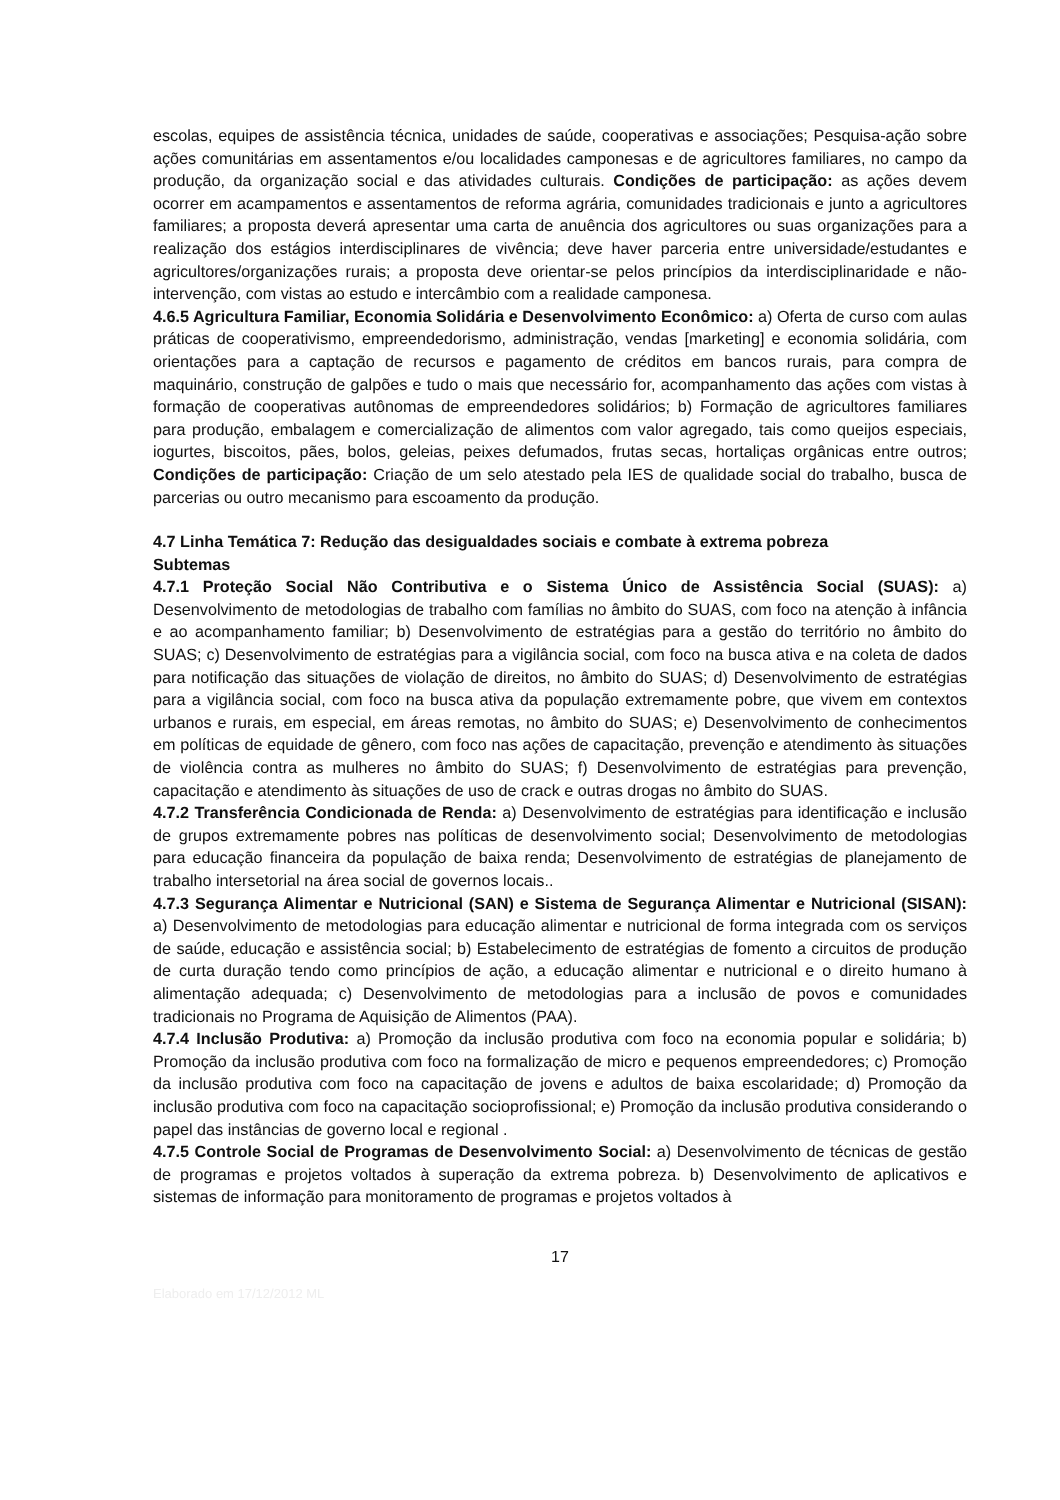escolas, equipes de assistência técnica, unidades de saúde, cooperativas e associações; Pesquisa-ação sobre ações comunitárias em assentamentos e/ou localidades camponesas e de agricultores familiares, no campo da produção, da organização social e das atividades culturais. Condições de participação: as ações devem ocorrer em acampamentos e assentamentos de reforma agrária, comunidades tradicionais e junto a agricultores familiares; a proposta deverá apresentar uma carta de anuência dos agricultores ou suas organizações para a realização dos estágios interdisciplinares de vivência; deve haver parceria entre universidade/estudantes e agricultores/organizações rurais; a proposta deve orientar-se pelos princípios da interdisciplinaridade e não-intervenção, com vistas ao estudo e intercâmbio com a realidade camponesa.
4.6.5 Agricultura Familiar, Economia Solidária e Desenvolvimento Econômico: a) Oferta de curso com aulas práticas de cooperativismo, empreendedorismo, administração, vendas [marketing] e economia solidária, com orientações para a captação de recursos e pagamento de créditos em bancos rurais, para compra de maquinário, construção de galpões e tudo o mais que necessário for, acompanhamento das ações com vistas à formação de cooperativas autônomas de empreendedores solidários; b) Formação de agricultores familiares para produção, embalagem e comercialização de alimentos com valor agregado, tais como queijos especiais, iogurtes, biscoitos, pães, bolos, geleias, peixes defumados, frutas secas, hortaliças orgânicas entre outros; Condições de participação: Criação de um selo atestado pela IES de qualidade social do trabalho, busca de parcerias ou outro mecanismo para escoamento da produção.
4.7 Linha Temática 7: Redução das desigualdades sociais e combate à extrema pobreza
Subtemas
4.7.1 Proteção Social Não Contributiva e o Sistema Único de Assistência Social (SUAS): a) Desenvolvimento de metodologias de trabalho com famílias no âmbito do SUAS, com foco na atenção à infância e ao acompanhamento familiar; b) Desenvolvimento de estratégias para a gestão do território no âmbito do SUAS; c) Desenvolvimento de estratégias para a vigilância social, com foco na busca ativa e na coleta de dados para notificação das situações de violação de direitos, no âmbito do SUAS; d) Desenvolvimento de estratégias para a vigilância social, com foco na busca ativa da população extremamente pobre, que vivem em contextos urbanos e rurais, em especial, em áreas remotas, no âmbito do SUAS; e) Desenvolvimento de conhecimentos em políticas de equidade de gênero, com foco nas ações de capacitação, prevenção e atendimento às situações de violência contra as mulheres no âmbito do SUAS; f) Desenvolvimento de estratégias para prevenção, capacitação e atendimento às situações de uso de crack e outras drogas no âmbito do SUAS.
4.7.2 Transferência Condicionada de Renda: a) Desenvolvimento de estratégias para identificação e inclusão de grupos extremamente pobres nas políticas de desenvolvimento social; Desenvolvimento de metodologias para educação financeira da população de baixa renda; Desenvolvimento de estratégias de planejamento de trabalho intersetorial na área social de governos locais..
4.7.3 Segurança Alimentar e Nutricional (SAN) e Sistema de Segurança Alimentar e Nutricional (SISAN): a) Desenvolvimento de metodologias para educação alimentar e nutricional de forma integrada com os serviços de saúde, educação e assistência social; b) Estabelecimento de estratégias de fomento a circuitos de produção de curta duração tendo como princípios de ação, a educação alimentar e nutricional e o direito humano à alimentação adequada; c) Desenvolvimento de metodologias para a inclusão de povos e comunidades tradicionais no Programa de Aquisição de Alimentos (PAA).
4.7.4 Inclusão Produtiva: a) Promoção da inclusão produtiva com foco na economia popular e solidária; b) Promoção da inclusão produtiva com foco na formalização de micro e pequenos empreendedores; c) Promoção da inclusão produtiva com foco na capacitação de jovens e adultos de baixa escolaridade; d) Promoção da inclusão produtiva com foco na capacitação socioprofissional; e) Promoção da inclusão produtiva considerando o papel das instâncias de governo local e regional .
4.7.5 Controle Social de Programas de Desenvolvimento Social: a) Desenvolvimento de técnicas de gestão de programas e projetos voltados à superação da extrema pobreza. b) Desenvolvimento de aplicativos e sistemas de informação para monitoramento de programas e projetos voltados à
17
Elaborado em 17/12/2012 ML